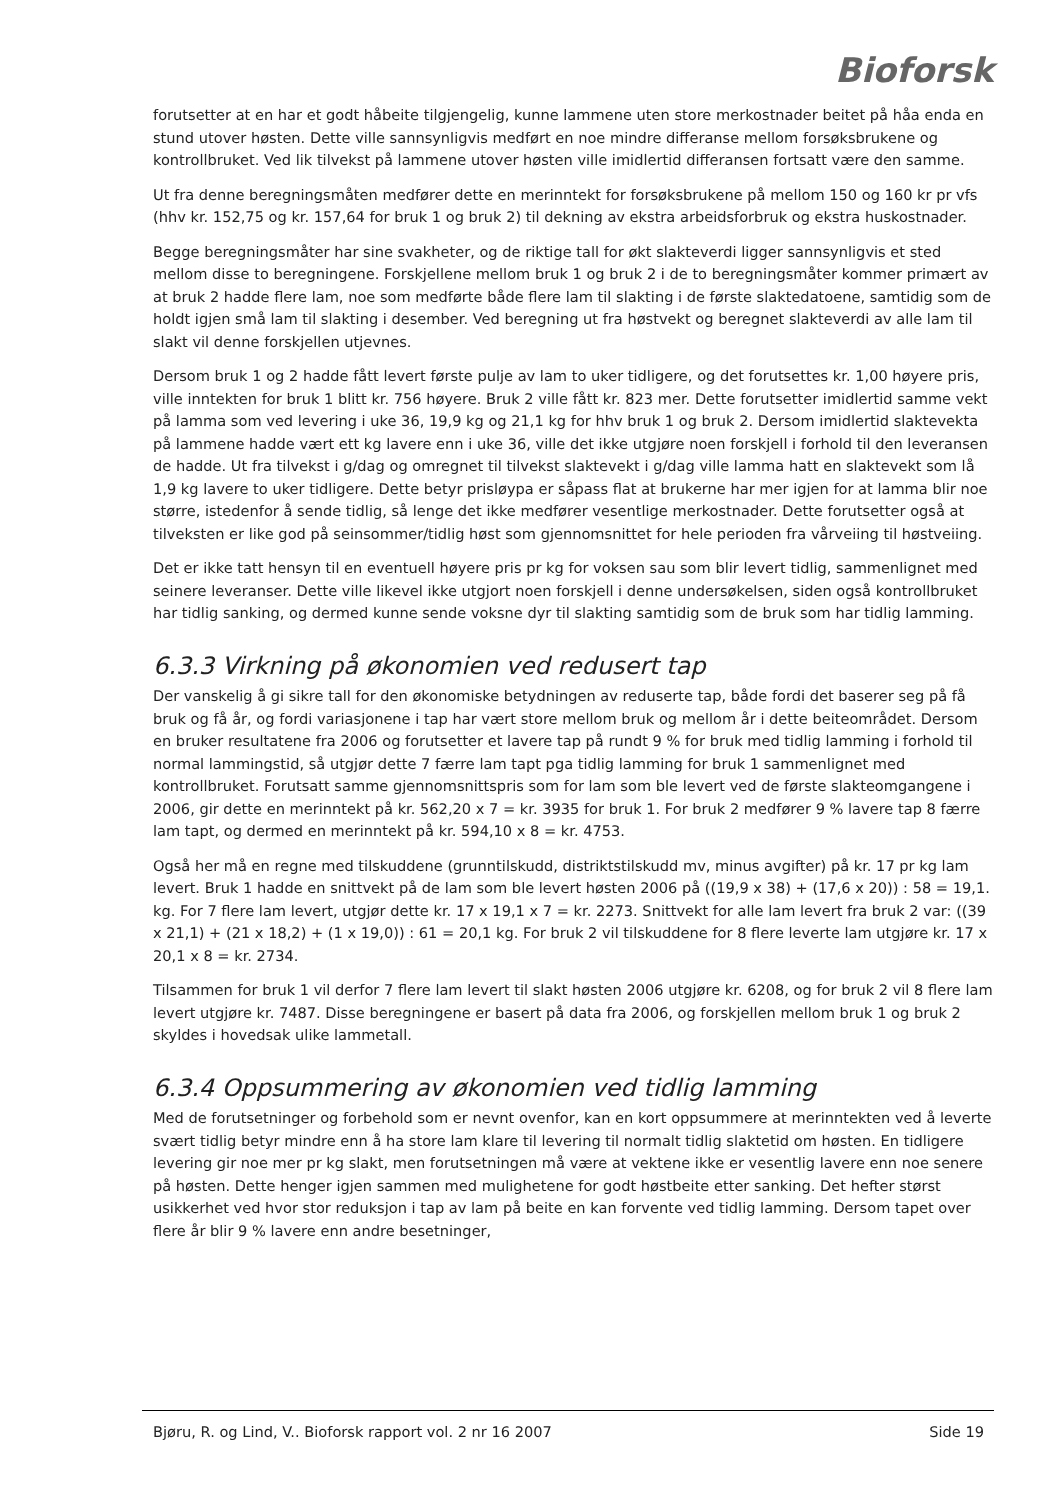Bioforsk
forutsetter at en har et godt håbeite tilgjengelig, kunne lammene uten store merkostnader beitet på håa enda en stund utover høsten. Dette ville sannsynligvis medført en noe mindre differanse mellom forsøksbrukene og kontrollbruket. Ved lik tilvekst på lammene utover høsten ville imidlertid differansen fortsatt være den samme.
Ut fra denne beregningsmåten medfører dette en merinntekt for forsøksbrukene på mellom 150 og 160 kr pr vfs (hhv kr. 152,75 og kr. 157,64 for bruk 1 og bruk 2) til dekning av ekstra arbeidsforbruk og ekstra huskostnader.
Begge beregningsmåter har sine svakheter, og de riktige tall for økt slakteverdi ligger sannsynligvis et sted mellom disse to beregningene. Forskjellene mellom bruk 1 og bruk 2 i de to beregningsmåter kommer primært av at bruk 2 hadde flere lam, noe som medførte både flere lam til slakting i de første slaktedatoene, samtidig som de holdt igjen små lam til slakting i desember. Ved beregning ut fra høstvekt og beregnet slakteverdi av alle lam til slakt vil denne forskjellen utjevnes.
Dersom bruk 1 og 2 hadde fått levert første pulje av lam to uker tidligere, og det forutsettes kr. 1,00 høyere pris, ville inntekten for bruk 1 blitt kr. 756 høyere. Bruk 2 ville fått kr. 823 mer. Dette forutsetter imidlertid samme vekt på lamma som ved levering i uke 36, 19,9 kg og 21,1 kg for hhv bruk 1 og bruk 2. Dersom imidlertid slaktevekta på lammene hadde vært ett kg lavere enn i uke 36, ville det ikke utgjøre noen forskjell i forhold til den leveransen de hadde. Ut fra tilvekst i g/dag og omregnet til tilvekst slaktevekt i g/dag ville lamma hatt en slaktevekt som lå 1,9 kg lavere to uker tidligere. Dette betyr prisløypa er såpass flat at brukerne har mer igjen for at lamma blir noe større, istedenfor å sende tidlig, så lenge det ikke medfører vesentlige merkostnader. Dette forutsetter også at tilveksten er like god på seinsommer/tidlig høst som gjennomsnittet for hele perioden fra vårveiing til høstveiing.
Det er ikke tatt hensyn til en eventuell høyere pris pr kg for voksen sau som blir levert tidlig, sammenlignet med seinere leveranser. Dette ville likevel ikke utgjort noen forskjell i denne undersøkelsen, siden også kontrollbruket har tidlig sanking, og dermed kunne sende voksne dyr til slakting samtidig som de bruk som har tidlig lamming.
6.3.3 Virkning på økonomien ved redusert tap
Der vanskelig å gi sikre tall for den økonomiske betydningen av reduserte tap, både fordi det baserer seg på få bruk og få år, og fordi variasjonene i tap har vært store mellom bruk og mellom år i dette beiteområdet. Dersom en bruker resultatene fra 2006 og forutsetter et lavere tap på rundt 9 % for bruk med tidlig lamming i forhold til normal lammingstid, så utgjør dette 7 færre lam tapt pga tidlig lamming for bruk 1 sammenlignet med kontrollbruket. Forutsatt samme gjennomsnittspris som for lam som ble levert ved de første slakteomgangene i 2006, gir dette en merinntekt på kr. 562,20 x 7 = kr. 3935 for bruk 1. For bruk 2 medfører 9 % lavere tap 8 færre lam tapt, og dermed en merinntekt på kr. 594,10 x 8 = kr. 4753.
Også her må en regne med tilskuddene (grunntilskudd, distriktstilskudd mv, minus avgifter) på kr. 17 pr kg lam levert. Bruk 1 hadde en snittvekt på de lam som ble levert høsten 2006 på ((19,9 x 38) + (17,6 x 20)) : 58 = 19,1. kg. For 7 flere lam levert, utgjør dette kr. 17 x 19,1 x 7 = kr. 2273. Snittvekt for alle lam levert fra bruk 2 var: ((39 x 21,1) + (21 x 18,2) + (1 x 19,0)) : 61 = 20,1 kg. For bruk 2 vil tilskuddene for 8 flere leverte lam utgjøre kr. 17 x 20,1 x 8 = kr. 2734.
Tilsammen for bruk 1 vil derfor 7 flere lam levert til slakt høsten 2006 utgjøre kr. 6208, og for bruk 2 vil 8 flere lam levert utgjøre kr. 7487. Disse beregningene er basert på data fra 2006, og forskjellen mellom bruk 1 og bruk 2 skyldes i hovedsak ulike lammetall.
6.3.4 Oppsummering av økonomien ved tidlig lamming
Med de forutsetninger og forbehold som er nevnt ovenfor, kan en kort oppsummere at merinntekten ved å leverte svært tidlig betyr mindre enn å ha store lam klare til levering til normalt tidlig slaktetid om høsten. En tidligere levering gir noe mer pr kg slakt, men forutsetningen må være at vektene ikke er vesentlig lavere enn noe senere på høsten. Dette henger igjen sammen med mulighetene for godt høstbeite etter sanking. Det hefter størst usikkerhet ved hvor stor reduksjon i tap av lam på beite en kan forvente ved tidlig lamming. Dersom tapet over flere år blir 9 % lavere enn andre besetninger,
Bjøru, R. og Lind, V.. Bioforsk rapport vol. 2 nr 16 2007 Side 19